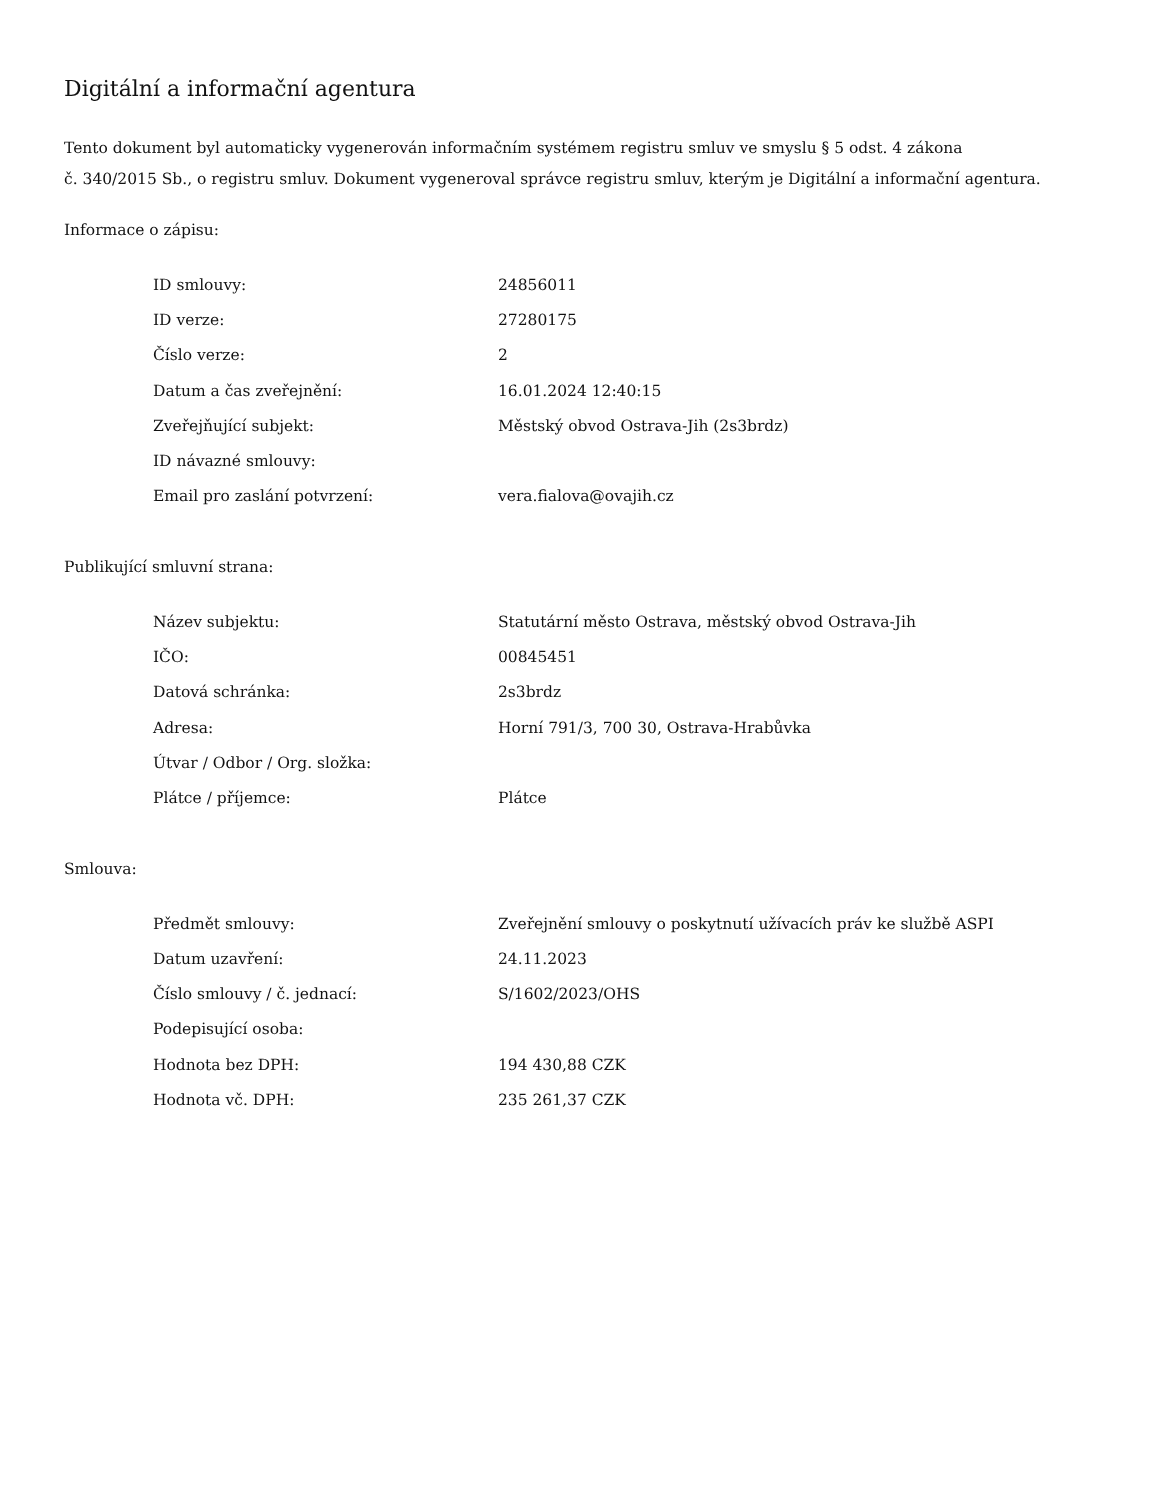Digitální a informační agentura
Tento dokument byl automaticky vygenerován informačním systémem registru smluv ve smyslu § 5 odst. 4 zákona
č. 340/2015 Sb., o registru smluv. Dokument vygeneroval správce registru smluv, kterým je Digitální a informační agentura.
Informace o zápisu:
| ID smlouvy: | 24856011 |
| ID verze: | 27280175 |
| Číslo verze: | 2 |
| Datum a čas zveřejnění: | 16.01.2024 12:40:15 |
| Zveřejňující subjekt: | Městský obvod Ostrava-Jih (2s3brdz) |
| ID návazné smlouvy: | |
| Email pro zaslání potvrzení: | vera.fialova@ovajih.cz |
Publikující smluvní strana:
| Název subjektu: | Statutární město Ostrava, městský obvod Ostrava-Jih |
| IČO: | 00845451 |
| Datová schránka: | 2s3brdz |
| Adresa: | Horní 791/3, 700 30, Ostrava-Hrabůvka |
| Útvar / Odbor / Org. složka: | |
| Plátce / příjemce: | Plátce |
Smlouva:
| Předmět smlouvy: | Zveřejnění smlouvy o poskytnutí užívacích práv ke službě ASPI |
| Datum uzavření: | 24.11.2023 |
| Číslo smlouvy / č. jednací: | S/1602/2023/OHS |
| Podepisující osoba: | |
| Hodnota bez DPH: | 194 430,88 CZK |
| Hodnota vč. DPH: | 235 261,37 CZK |